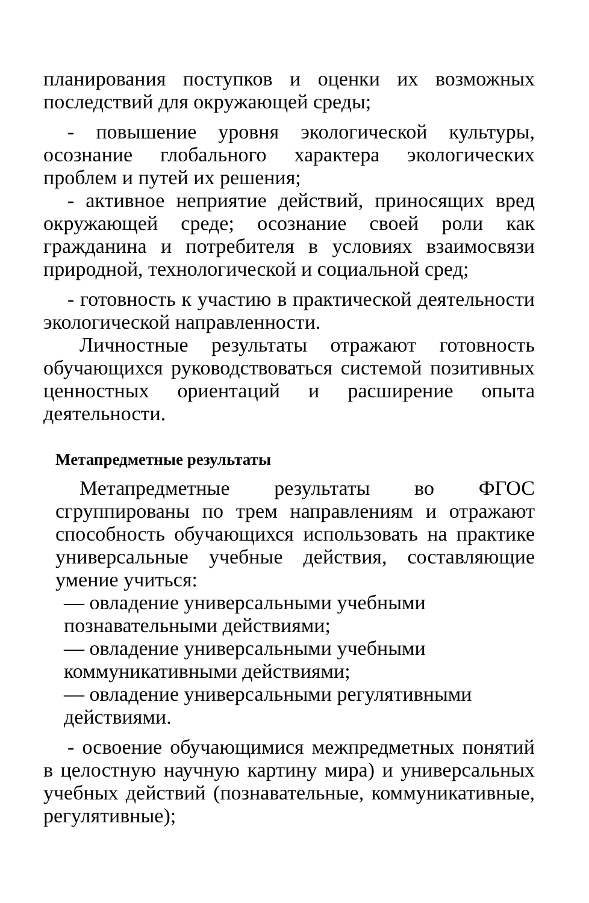планирования поступков и оценки их возможных последствий для окружающей среды;
- повышение уровня экологической культуры, осознание глобального характера экологических проблем и путей их решения;
- активное неприятие действий, приносящих вред окружающей среде; осознание своей роли как гражданина и потребителя в условиях взаимосвязи природной, технологической и социальной сред;
- готовность к участию в практической деятельности экологической направленности.
Личностные результаты отражают готовность обучающихся руководствоваться системой позитивных ценностных ориентаций и расширение опыта деятельности.
Метапредметные результаты
Метапредметные результаты во ФГОС сгруппированы по трем направлениям и отражают способность обучающихся использовать на практике универсальные учебные действия, составляющие умение учиться:
— овладение универсальными учебными познавательными действиями;
— овладение универсальными учебными коммуникативными действиями;
— овладение универсальными регулятивными действиями.
- освоение обучающимися межпредметных понятий в целостную научную картину мира) и универсальных учебных действий (познавательные, коммуникативные, регулятивные);